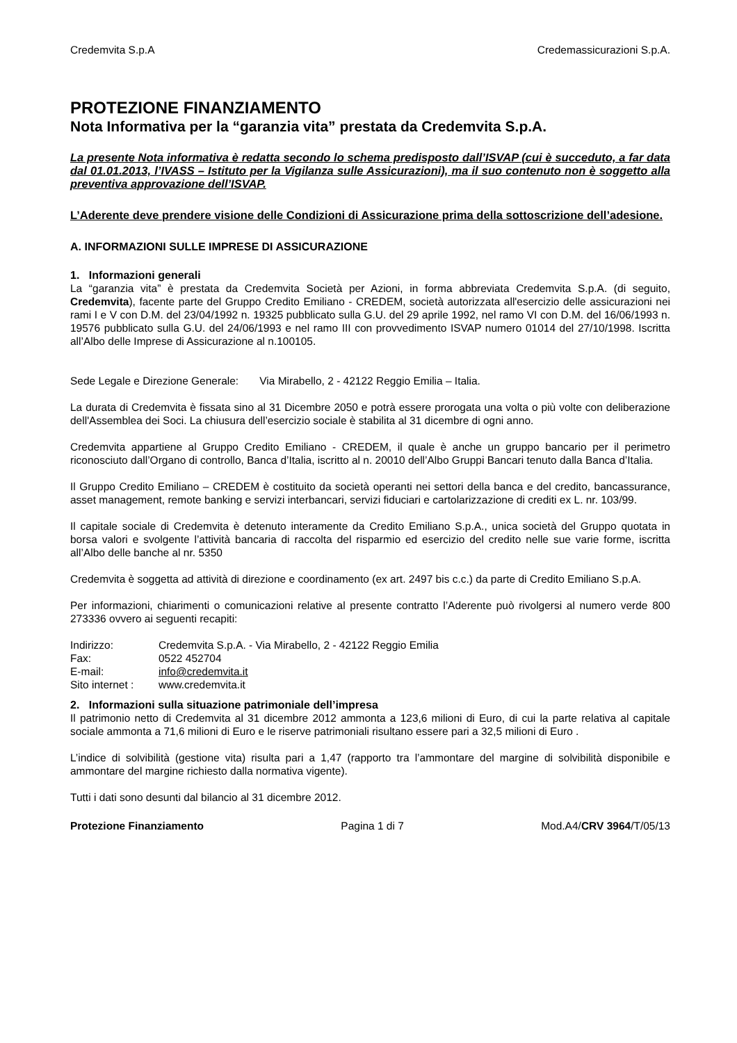Credemvita S.p.A Credemassicurazioni S.p.A.
PROTEZIONE FINANZIAMENTO
Nota Informativa per la “garanzia vita” prestata da Credemvita S.p.A.
La presente Nota informativa è redatta secondo lo schema predisposto dall’ISVAP (cui è succeduto, a far data dal 01.01.2013, l’IVASS – Istituto per la Vigilanza sulle Assicurazioni), ma il suo contenuto non è soggetto alla preventiva approvazione dell’ISVAP.
L’Aderente deve prendere visione delle Condizioni di Assicurazione prima della sottoscrizione dell’adesione.
A. INFORMAZIONI SULLE IMPRESE DI ASSICURAZIONE
1. Informazioni generali
La “garanzia vita” è prestata da Credemvita Società per Azioni, in forma abbreviata Credemvita S.p.A. (di seguito, Credemvita), facente parte del Gruppo Credito Emiliano - CREDEM, società autorizzata all'esercizio delle assicurazioni nei rami I e V con D.M. del 23/04/1992 n. 19325 pubblicato sulla G.U. del 29 aprile 1992, nel ramo VI con D.M. del 16/06/1993 n. 19576 pubblicato sulla G.U. del 24/06/1993 e nel ramo III con provvedimento ISVAP numero 01014 del 27/10/1998. Iscritta all’Albo delle Imprese di Assicurazione al n.100105.
Sede Legale e Direzione Generale: Via Mirabello, 2 - 42122 Reggio Emilia – Italia.
La durata di Credemvita è fissata sino al 31 Dicembre 2050 e potrà essere prorogata una volta o più volte con deliberazione dell'Assemblea dei Soci. La chiusura dell’esercizio sociale è stabilita al 31 dicembre di ogni anno.
Credemvita appartiene al Gruppo Credito Emiliano - CREDEM, il quale è anche un gruppo bancario per il perimetro riconosciuto dall’Organo di controllo, Banca d’Italia, iscritto al n. 20010 dell’Albo Gruppi Bancari tenuto dalla Banca d’Italia.
Il Gruppo Credito Emiliano – CREDEM è costituito da società operanti nei settori della banca e del credito, bancassurance, asset management, remote banking e servizi interbancari, servizi fiduciari e cartolarizzazione di crediti ex L. nr. 103/99.
Il capitale sociale di Credemvita è detenuto interamente da Credito Emiliano S.p.A., unica società del Gruppo quotata in borsa valori e svolgente l’attività bancaria di raccolta del risparmio ed esercizio del credito nelle sue varie forme, iscritta all’Albo delle banche al nr. 5350
Credemvita è soggetta ad attività di direzione e coordinamento (ex art. 2497 bis c.c.) da parte di Credito Emiliano S.p.A.
Per informazioni, chiarimenti o comunicazioni relative al presente contratto l’Aderente può rivolgersi al numero verde 800 273336 ovvero ai seguenti recapiti:
| Indirizzo: | Credemvita S.p.A. - Via Mirabello, 2 - 42122 Reggio Emilia |
| Fax: | 0522 452704 |
| E-mail: | info@credemvita.it |
| Sito internet : | www.credemvita.it |
2. Informazioni sulla situazione patrimoniale dell’impresa
Il patrimonio netto di Credemvita al 31 dicembre 2012 ammonta a 123,6 milioni di Euro, di cui la parte relativa al capitale sociale ammonta a 71,6 milioni di Euro e le riserve patrimoniali risultano essere pari a 32,5 milioni di Euro .
L’indice di solvibilità (gestione vita) risulta pari a 1,47 (rapporto tra l’ammontare del margine di solvibilità disponibile e ammontare del margine richiesto dalla normativa vigente).
Tutti i dati sono desunti dal bilancio al 31 dicembre 2012.
Protezione Finanziamento Pagina 1 di 7 Mod.A4/CRV 3964/T/05/13